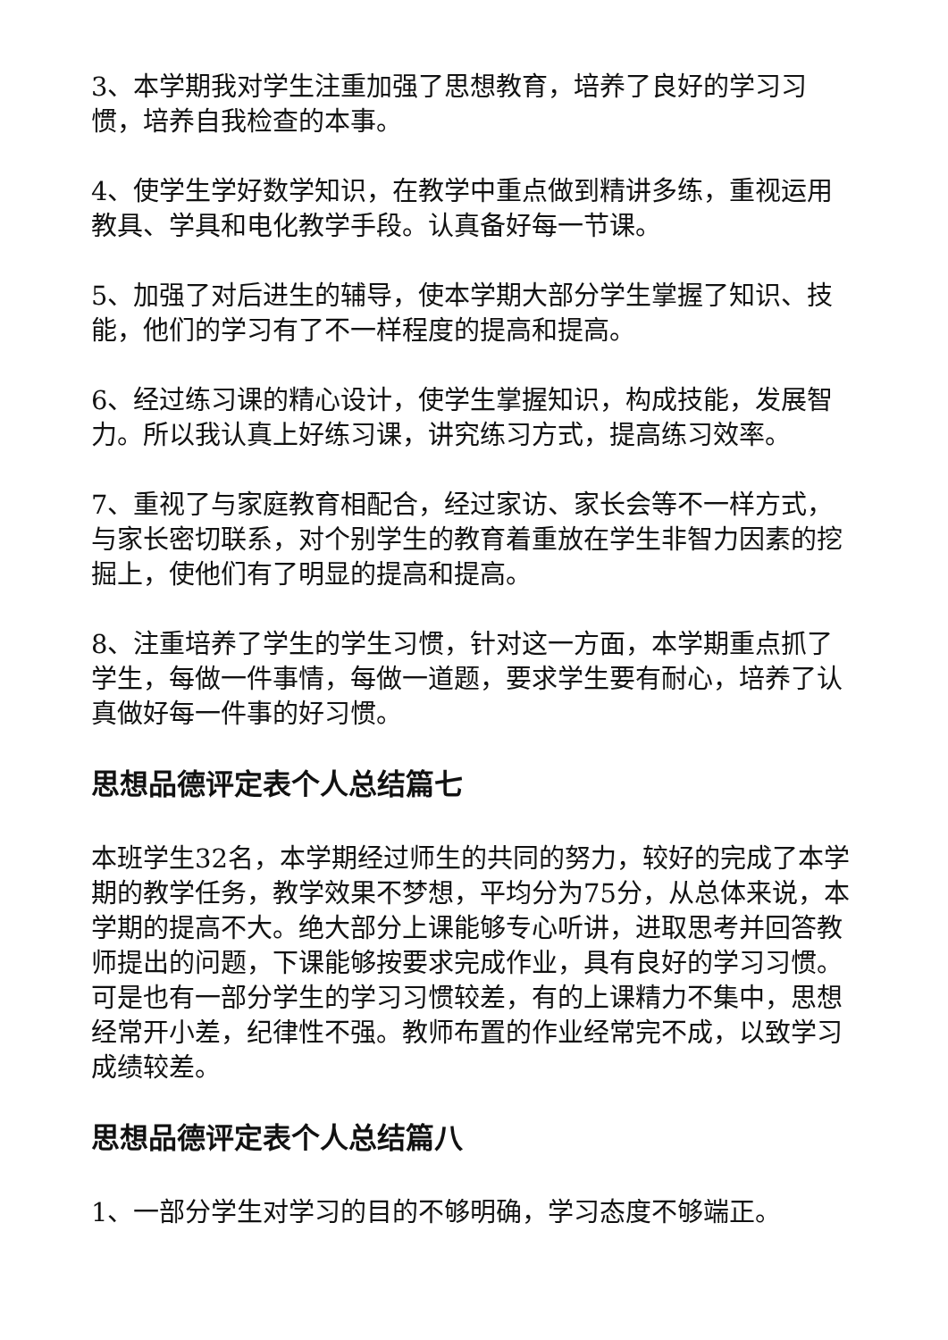3、本学期我对学生注重加强了思想教育，培养了良好的学习习惯，培养自我检查的本事。
4、使学生学好数学知识，在教学中重点做到精讲多练，重视运用教具、学具和电化教学手段。认真备好每一节课。
5、加强了对后进生的辅导，使本学期大部分学生掌握了知识、技能，他们的学习有了不一样程度的提高和提高。
6、经过练习课的精心设计，使学生掌握知识，构成技能，发展智力。所以我认真上好练习课，讲究练习方式，提高练习效率。
7、重视了与家庭教育相配合，经过家访、家长会等不一样方式，与家长密切联系，对个别学生的教育着重放在学生非智力因素的挖掘上，使他们有了明显的提高和提高。
8、注重培养了学生的学生习惯，针对这一方面，本学期重点抓了学生，每做一件事情，每做一道题，要求学生要有耐心，培养了认真做好每一件事的好习惯。
思想品德评定表个人总结篇七
本班学生32名，本学期经过师生的共同的努力，较好的完成了本学期的教学任务，教学效果不梦想，平均分为75分，从总体来说，本学期的提高不大。绝大部分上课能够专心听讲，进取思考并回答教师提出的问题，下课能够按要求完成作业，具有良好的学习习惯。可是也有一部分学生的学习习惯较差，有的上课精力不集中，思想经常开小差，纪律性不强。教师布置的作业经常完不成，以致学习成绩较差。
思想品德评定表个人总结篇八
1、一部分学生对学习的目的不够明确，学习态度不够端正。